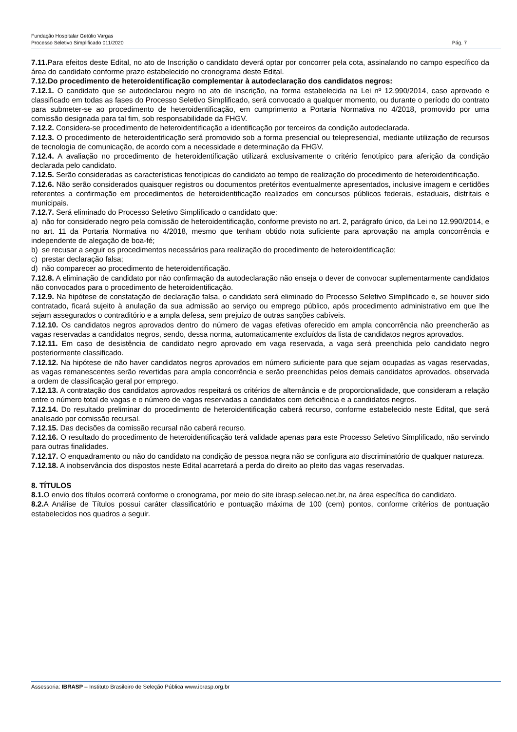Fundação Hospitalar Getúlio Vargas
Pág. 7 Processo Seletivo Simplificado 011/2020
7.11. Para efeitos deste Edital, no ato de Inscrição o candidato deverá optar por concorrer pela cota, assinalando no campo específico da área do candidato conforme prazo estabelecido no cronograma deste Edital.
7.12.Do procedimento de heteroidentificação complementar à autodeclaração dos candidatos negros:
7.12.1. O candidato que se autodeclarou negro no ato de inscrição, na forma estabelecida na Lei nº 12.990/2014, caso aprovado e classificado em todas as fases do Processo Seletivo Simplificado, será convocado a qualquer momento, ou durante o período do contrato para submeter-se ao procedimento de heteroidentificação, em cumprimento a Portaria Normativa no 4/2018, promovido por uma comissão designada para tal fim, sob responsabilidade da FHGV.
7.12.2. Considera-se procedimento de heteroidentificação a identificação por terceiros da condição autodeclarada.
7.12.3. O procedimento de heteroidentificação será promovido sob a forma presencial ou telepresencial, mediante utilização de recursos de tecnologia de comunicação, de acordo com a necessidade e determinação da FHGV.
7.12.4. A avaliação no procedimento de heteroidentificação utilizará exclusivamente o critério fenotípico para aferição da condição declarada pelo candidato.
7.12.5. Serão consideradas as características fenotípicas do candidato ao tempo de realização do procedimento de heteroidentificação.
7.12.6. Não serão considerados quaisquer registros ou documentos pretéritos eventualmente apresentados, inclusive imagem e certidões referentes a confirmação em procedimentos de heteroidentificação realizados em concursos públicos federais, estaduais, distritais e municipais.
7.12.7. Será eliminado do Processo Seletivo Simplificado o candidato que:
a) não for considerado negro pela comissão de heteroidentificação, conforme previsto no art. 2, parágrafo único, da Lei no 12.990/2014, e no art. 11 da Portaria Normativa no 4/2018, mesmo que tenham obtido nota suficiente para aprovação na ampla concorrência e independente de alegação de boa-fé;
b) se recusar a seguir os procedimentos necessários para realização do procedimento de heteroidentificação;
c) prestar declaração falsa;
d) não comparecer ao procedimento de heteroidentificação.
7.12.8. A eliminação de candidato por não confirmação da autodeclaração não enseja o dever de convocar suplementarmente candidatos não convocados para o procedimento de heteroidentificação.
7.12.9. Na hipótese de constatação de declaração falsa, o candidato será eliminado do Processo Seletivo Simplificado e, se houver sido contratado, ficará sujeito à anulação da sua admissão ao serviço ou emprego público, após procedimento administrativo em que lhe sejam assegurados o contraditório e a ampla defesa, sem prejuízo de outras sanções cabíveis.
7.12.10. Os candidatos negros aprovados dentro do número de vagas efetivas oferecido em ampla concorrência não preencherão as vagas reservadas a candidatos negros, sendo, dessa norma, automaticamente excluídos da lista de candidatos negros aprovados.
7.12.11. Em caso de desistência de candidato negro aprovado em vaga reservada, a vaga será preenchida pelo candidato negro posteriormente classificado.
7.12.12. Na hipótese de não haver candidatos negros aprovados em número suficiente para que sejam ocupadas as vagas reservadas, as vagas remanescentes serão revertidas para ampla concorrência e serão preenchidas pelos demais candidatos aprovados, observada a ordem de classificação geral por emprego.
7.12.13. A contratação dos candidatos aprovados respeitará os critérios de alternância e de proporcionalidade, que consideram a relação entre o número total de vagas e o número de vagas reservadas a candidatos com deficiência e a candidatos negros.
7.12.14. Do resultado preliminar do procedimento de heteroidentificação caberá recurso, conforme estabelecido neste Edital, que será analisado por comissão recursal.
7.12.15. Das decisões da comissão recursal não caberá recurso.
7.12.16. O resultado do procedimento de heteroidentificação terá validade apenas para este Processo Seletivo Simplificado, não servindo para outras finalidades.
7.12.17. O enquadramento ou não do candidato na condição de pessoa negra não se configura ato discriminatório de qualquer natureza.
7.12.18. A inobservância dos dispostos neste Edital acarretará a perda do direito ao pleito das vagas reservadas.
8. TÍTULOS
8.1. O envio dos títulos ocorrerá conforme o cronograma, por meio do site ibrasp.selecao.net.br, na área específica do candidato.
8.2. A Análise de Títulos possui caráter classificatório e pontuação máxima de 100 (cem) pontos, conforme critérios de pontuação estabelecidos nos quadros a seguir.
Assessoria: IBRASP – Instituto Brasileiro de Seleção Pública www.ibrasp.org.br